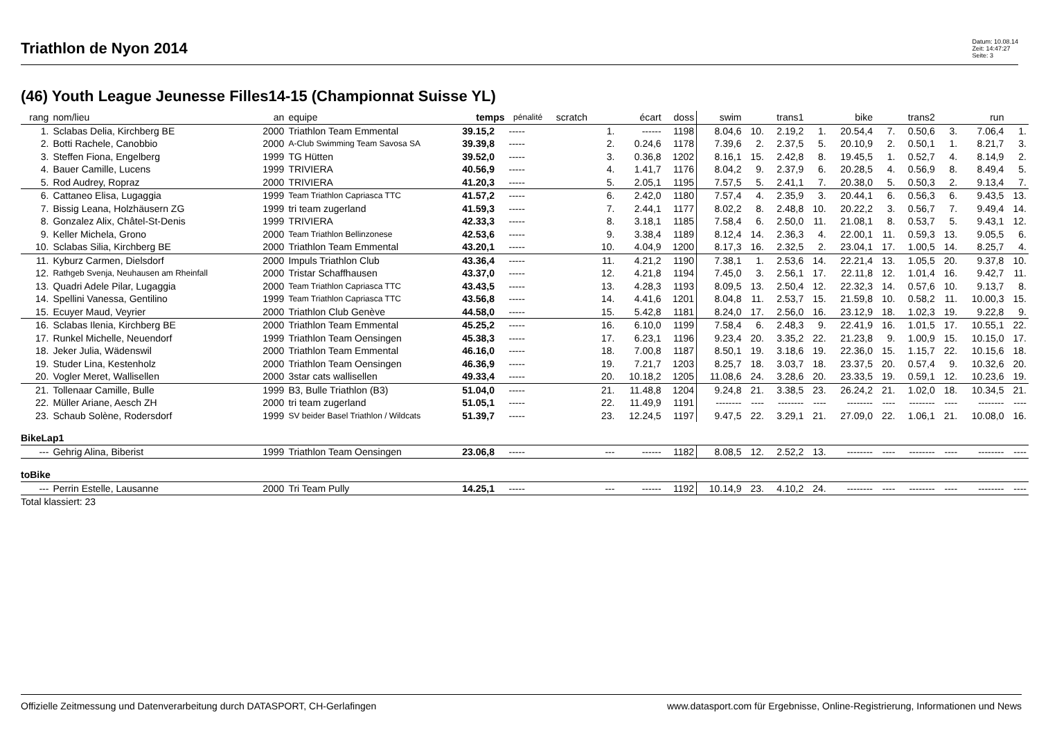Triathlon de Nyon 2014
Datum: 10.08.14
Zeit: 14:47:27
Seite: 3
(46) Youth League Jeunesse Filles14-15 (Championnat Suisse YL)
| rang | nom/lieu | an | equipe | temps | pénalité | scratch | | écart | doss | swim | | trans1 | | bike | | trans2 | | run | |
| --- | --- | --- | --- | --- | --- | --- | --- | --- | --- | --- | --- | --- | --- | --- | --- | --- | --- | --- | --- |
| 1. | Sclabas Delia, Kirchberg BE | 2000 | Triathlon Team Emmental | 39.15,2 | ----- | | 1. | ------ | 1198 | 8.04,6 | 10. | 2.19,2 | 1. | 20.54,4 | 7. | 0.50,6 | 3. | 7.06,4 | 1. |
| 2. | Botti Rachele, Canobbio | 2000 | A-Club Swimming Team Savosa SA | 39.39,8 | ----- | | 2. | 0.24,6 | 1178 | 7.39,6 | 2. | 2.37,5 | 5. | 20.10,9 | 2. | 0.50,1 | 1. | 8.21,7 | 3. |
| 3. | Steffen Fiona, Engelberg | 1999 | TG Hütten | 39.52,0 | ----- | | 3. | 0.36,8 | 1202 | 8.16,1 | 15. | 2.42,8 | 8. | 19.45,5 | 1. | 0.52,7 | 4. | 8.14,9 | 2. |
| 4. | Bauer Camille, Lucens | 1999 | TRIVIERA | 40.56,9 | ----- | | 4. | 1.41,7 | 1176 | 8.04,2 | 9. | 2.37,9 | 6. | 20.28,5 | 4. | 0.56,9 | 8. | 8.49,4 | 5. |
| 5. | Rod Audrey, Ropraz | 2000 | TRIVIERA | 41.20,3 | ----- | | 5. | 2.05,1 | 1195 | 7.57,5 | 5. | 2.41,1 | 7. | 20.38,0 | 5. | 0.50,3 | 2. | 9.13,4 | 7. |
| 6. | Cattaneo Elisa, Lugaggia | 1999 | Team Triathlon Capriasca TTC | 41.57,2 | ----- | | 6. | 2.42,0 | 1180 | 7.57,4 | 4. | 2.35,9 | 3. | 20.44,1 | 6. | 0.56,3 | 6. | 9.43,5 | 13. |
| 7. | Bissig Leana, Holzhäusern ZG | 1999 | tri team zugerland | 41.59,3 | ----- | | 7. | 2.44,1 | 1177 | 8.02,2 | 8. | 2.48,8 | 10. | 20.22,2 | 3. | 0.56,7 | 7. | 9.49,4 | 14. |
| 8. | Gonzalez Alix, Châtel-St-Denis | 1999 | TRIVIERA | 42.33,3 | ----- | | 8. | 3.18,1 | 1185 | 7.58,4 | 6. | 2.50,0 | 11. | 21.08,1 | 8. | 0.53,7 | 5. | 9.43,1 | 12. |
| 9. | Keller Michela, Grono | 2000 | Team Triathlon Bellinzonese | 42.53,6 | ----- | | 9. | 3.38,4 | 1189 | 8.12,4 | 14. | 2.36,3 | 4. | 22.00,1 | 11. | 0.59,3 | 13. | 9.05,5 | 6. |
| 10. | Sclabas Silia, Kirchberg BE | 2000 | Triathlon Team Emmental | 43.20,1 | ----- | | 10. | 4.04,9 | 1200 | 8.17,3 | 16. | 2.32,5 | 2. | 23.04,1 | 17. | 1.00,5 | 14. | 8.25,7 | 4. |
| 11. | Kyburz Carmen, Dielsdorf | 2000 | Impuls Triathlon Club | 43.36,4 | ----- | | 11. | 4.21,2 | 1190 | 7.38,1 | 1. | 2.53,6 | 14. | 22.21,4 | 13. | 1.05,5 | 20. | 9.37,8 | 10. |
| 12. | Rathgeb Svenja, Neuhausen am Rheinfall | 2000 | Tristar Schaffhausen | 43.37,0 | ----- | | 12. | 4.21,8 | 1194 | 7.45,0 | 3. | 2.56,1 | 17. | 22.11,8 | 12. | 1.01,4 | 16. | 9.42,7 | 11. |
| 13. | Quadri Adele Pilar, Lugaggia | 2000 | Team Triathlon Capriasca TTC | 43.43,5 | ----- | | 13. | 4.28,3 | 1193 | 8.09,5 | 13. | 2.50,4 | 12. | 22.32,3 | 14. | 0.57,6 | 10. | 9.13,7 | 8. |
| 14. | Spellini Vanessa, Gentilino | 1999 | Team Triathlon Capriasca TTC | 43.56,8 | ----- | | 14. | 4.41,6 | 1201 | 8.04,8 | 11. | 2.53,7 | 15. | 21.59,8 | 10. | 0.58,2 | 11. | 10.00,3 | 15. |
| 15. | Ecuyer Maud, Veyrier | 2000 | Triathlon Club Genève | 44.58,0 | ----- | | 15. | 5.42,8 | 1181 | 8.24,0 | 17. | 2.56,0 | 16. | 23.12,9 | 18. | 1.02,3 | 19. | 9.22,8 | 9. |
| 16. | Sclabas Ilenia, Kirchberg BE | 2000 | Triathlon Team Emmental | 45.25,2 | ----- | | 16. | 6.10,0 | 1199 | 7.58,4 | 6. | 2.48,3 | 9. | 22.41,9 | 16. | 1.01,5 | 17. | 10.55,1 | 22. |
| 17. | Runkel Michelle, Neuendorf | 1999 | Triathlon Team Oensingen | 45.38,3 | ----- | | 17. | 6.23,1 | 1196 | 9.23,4 | 20. | 3.35,2 | 22. | 21.23,8 | 9. | 1.00,9 | 15. | 10.15,0 | 17. |
| 18. | Jeker Julia, Wädenswil | 2000 | Triathlon Team Emmental | 46.16,0 | ----- | | 18. | 7.00,8 | 1187 | 8.50,1 | 19. | 3.18,6 | 19. | 22.36,0 | 15. | 1.15,7 | 22. | 10.15,6 | 18. |
| 19. | Studer Lina, Kestenholz | 2000 | Triathlon Team Oensingen | 46.36,9 | ----- | | 19. | 7.21,7 | 1203 | 8.25,7 | 18. | 3.03,7 | 18. | 23.37,5 | 20. | 0.57,4 | 9. | 10.32,6 | 20. |
| 20. | Vogler Meret, Wallisellen | 2000 | 3star cats wallisellen | 49.33,4 | ----- | | 20. | 10.18,2 | 1205 | 11.08,6 | 24. | 3.28,6 | 20. | 23.33,5 | 19. | 0.59,1 | 12. | 10.23,6 | 19. |
| 21. | Tollenaar Camille, Bulle | 1999 | B3, Bulle Triathlon (B3) | 51.04,0 | ----- | | 21. | 11.48,8 | 1204 | 9.24,8 | 21. | 3.38,5 | 23. | 26.24,2 | 21. | 1.02,0 | 18. | 10.34,5 | 21. |
| 22. | Müller Ariane, Aesch ZH | 2000 | tri team zugerland | 51.05,1 | ----- | | 22. | 11.49,9 | 1191 | -------- | ---- | -------- | ---- | -------- | ---- | -------- | ---- | -------- | ---- |
| 23. | Schaub Solène, Rodersdorf | 1999 | SV beider Basel Triathlon / Wildcats | 51.39,7 | ----- | | 23. | 12.24,5 | 1197 | 9.47,5 | 22. | 3.29,1 | 21. | 27.09,0 | 22. | 1.06,1 | 21. | 10.08,0 | 16. |
| BikeLap1 | | | | | | | | | | | | | | | | | | | |
| --- | Gehrig Alina, Biberist | 1999 | Triathlon Team Oensingen | 23.06,8 | ----- | | --- | ------ | 1182 | 8.08,5 | 12. | 2.52,2 | 13. | -------- | ---- | -------- | ---- | -------- | ---- |
| toBike | | | | | | | | | | | | | | | | | | | |
| --- | Perrin Estelle, Lausanne | 2000 | Tri Team Pully | 14.25,1 | ----- | | --- | ------ | 1192 | 10.14,9 | 23. | 4.10,2 | 24. | -------- | ---- | -------- | ---- | -------- | ---- |
| Total klassiert: 23 | | | | | | | | | | | | | | | | | | | |
Offizielle Zeitmessung und Datenverarbeitung durch DATASPORT, CH-Gerlafingen www.datasport.com für Ergebnisse, Online-Registrierung, Informationen und News